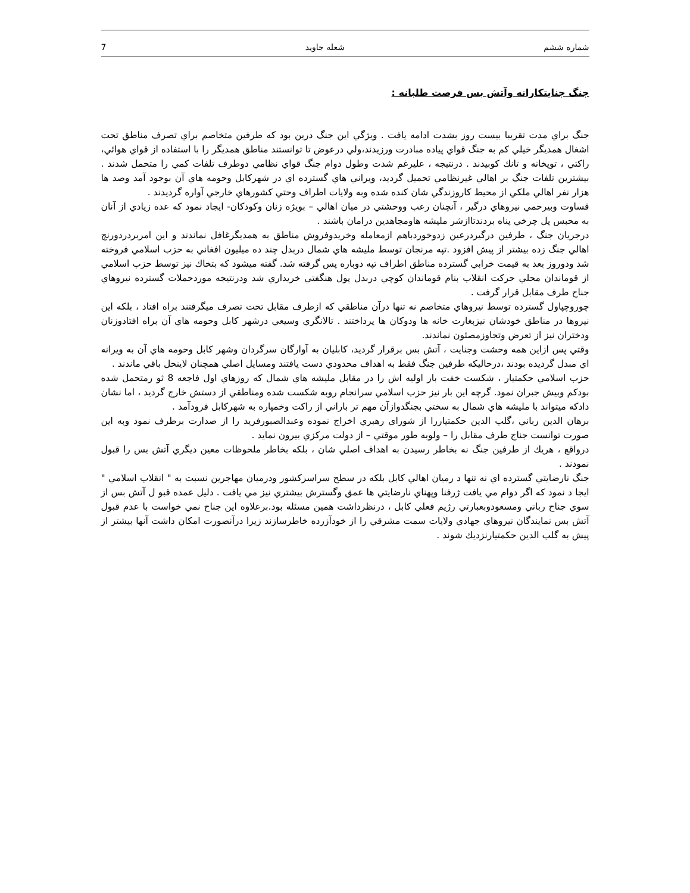شماره ششم شعله جاويد 7
جنگ جنايتكارانه وآتش بس فرصت طلبانه :
جنگ براي مدت تقريبا بيست روز بشدت ادامه يافت . ويژگي اين جنگ درين بود كه طرفين متخاصم براي تصرف مناطق تحت اشغال همديگر خيلي كم به جنگ قواي پياده مبادرت ورزيدند،ولي درعوض تا توانستند مناطق همديگر را با استفاده از قواي هوائي، راكتي ، توپخانه و تانك كوبيدند . درنتيجه ، عليرغم شدت وطول دوام جنگ قواي نظامي دوطرف تلفات كمي را متحمل شدند . بيشترين تلفات جنگ بر اهالي غيرنظامي تحميل گرديد، ويراني هاي گسترده اي در شهركابل وحومه هاي آن بوجود آمد وصد ها هزار نفر اهالي ملكي از محيط كاروزندگي شان كنده شده وبه ولايات اطراف وحتي كشورهاي خارجي آواره گرديدند .
قساوت وبيرحمي نيروهاي درگير ، آنچنان رعب ووحشتي در ميان اهالي – بويژه زنان وكودكان- ايجاد نمود كه عده زيادي از آنان به محبس پل چرخي پناه بردندتاازشر مليشه هاومجاهدين درامان باشند .
درجريان جنگ ، طرفين درگيردرعين زدوخوردباهم ازمعامله وخريدوفروش مناطق به همديگرغافل نماندند و اين امربردردورنج اهالي جنگ زده بيشتر از پيش افزود .تپه مرنجان توسط مليشه هاي شمال دربدل چند ده ميليون افغاني به حزب اسلامي فروخته شد ودوروز بعد به قيمت خرابي گسترده مناطق اطراف تپه دوباره پس گرفته شد. گفته ميشود كه بتخاك نيز توسط حزب اسلامي از قوماندان محلي حركت انقلاب بنام قوماندان كوچي دربدل پول هنگفتي خريداري شد ودرنتيجه موردحملات گسترده نيروهاي جناح طرف مقابل قرار گرفت .
چوروچپاول گسترده توسط نيروهاي متخاصم نه تنها درآن مناطقي كه ازطرف مقابل تحت تصرف ميگرفتند براه افتاد ، بلكه اين نيروها در مناطق خودشان نيزبغارت خانه ها ودوكان ها پرداختند . تالانگري وسيعي درشهر كابل وحومه هاي آن براه افتادوزنان ودختران نيز از تعرض وتجاوزمصئون نماندند.
وقتي پس ازاين همه وحشت وجنايت ، آتش بس برقرار گرديد، كابليان به آوارگان سرگردان وشهر كابل وحومه هاي آن به ويرانه اي مبدل گرديده بودند ،درحاليكه طرفين جنگ فقط به اهداف محدودي دست يافتند ومسايل اصلي همچنان لاينحل باقي ماندند .
حزب اسلامي حكمتيار ، شكست خفت بار اوليه اش را در مقابل مليشه هاي شمال كه روزهاي اول فاجعه 8 ثو رمتحمل شده بودكم وبيش جبران نمود. گرچه اين بار نيز حزب اسلامي سرانجام روبه شكست شده ومناطقي از دستش خارج گرديد ، اما نشان دادكه ميتواند با مليشه هاي شمال به سختي بجنگدوازآن مهم تر باراني از راكت وخمپاره به شهركابل فرودآمد .
برهان الدين رباني ،گلب الدين حكمتياررا از شوراي رهبري اخراج نموده وعبدالصبورفريد را از صدارت برطرف نمود وبه اين صورت توانست جناج طرف مقابل را – ولوبه طور موقتي – از دولت مركزي بيرون نمايد .
درواقع ، هريك از طرفين جنگ نه بخاطر رسيدن به اهداف اصلي شان ، بلكه بخاطر ملحوظات معين ديگري آتش بس را قبول نمودند .
جنگ نارضايتي گسترده اي نه تنها د رميان اهالي كابل بلكه در سطح سراسركشور ودرميان مهاجرين نسبت به " انقلاب اسلامي " ايجا د نمود كه اگر دوام مي يافت ژرفنا وپهناي نارضايتي ها عمق وگسترش بيشتري نيز مي يافت . دليل عمده قبو ل آتش بس از سوي جناح رباني ومسعودوبعبارتي رژيم فعلي كابل ، درنظرداشت همين مسئله بود.برعلاوه اين جناح نمي خواست با عدم قبول آتش بس نمايندگان نيروهاي جهادي ولايات سمت مشرقي را از خودآزرده خاطرسازند زيرا درآنصورت امكان داشت آنها بيشتر از پيش به گلب الدين حكمتيارنزديك شوند .